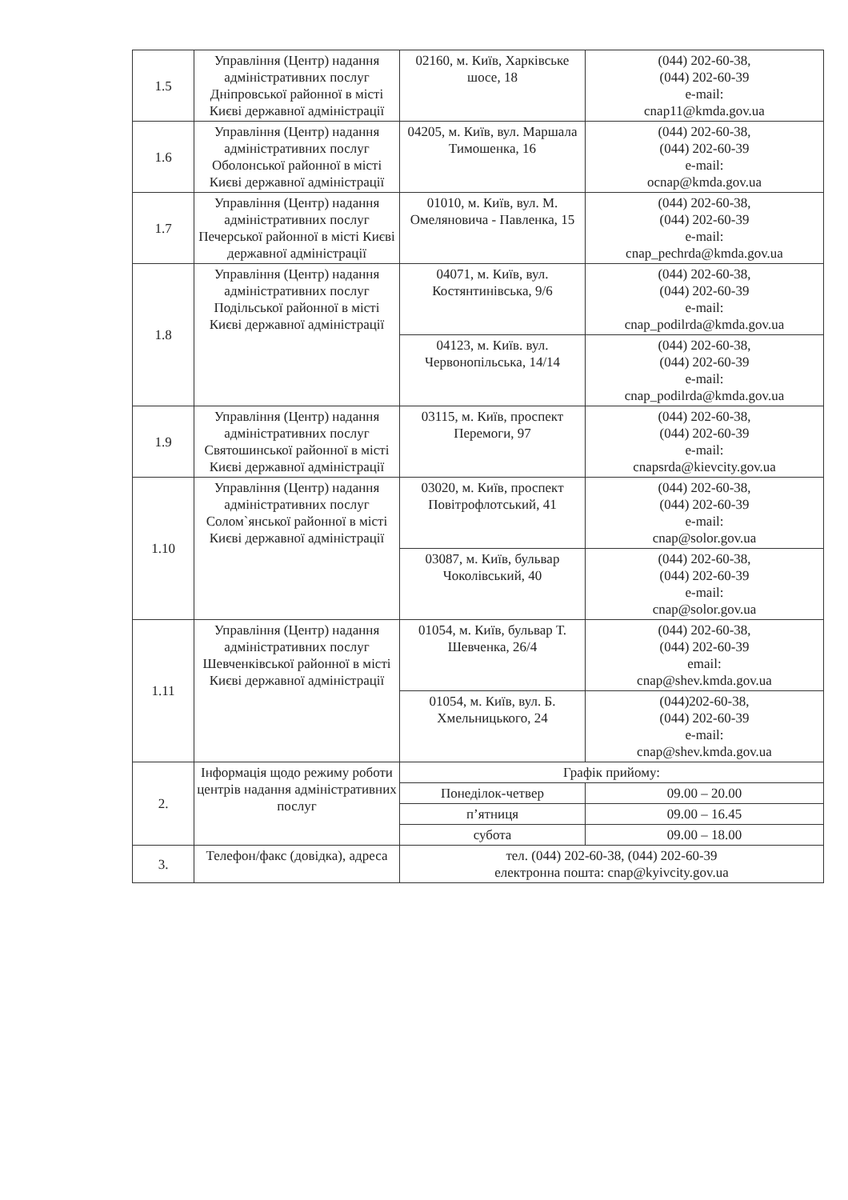| 1.5 | Управління (Центр) надання адміністративних послуг Дніпровської районної в місті Києві державної адміністрації | 02160, м. Київ, Харківське шосе, 18 | (044) 202-60-38, (044) 202-60-39 e-mail: cnap11@kmda.gov.ua |
| 1.6 | Управління (Центр) надання адміністративних послуг Оболонської районної в місті Києві державної адміністрації | 04205, м. Київ, вул. Маршала Тимошенка, 16 | (044) 202-60-38, (044) 202-60-39 e-mail: ocnap@kmda.gov.ua |
| 1.7 | Управління (Центр) надання адміністративних послуг Печерської районної в місті Києві державної адміністрації | 01010, м. Київ, вул. М. Омеляновича - Павленка, 15 | (044) 202-60-38, (044) 202-60-39 e-mail: cnap_pechrda@kmda.gov.ua |
| 1.8 | Управління (Центр) надання адміністративних послуг Подільської районної в місті Києві державної адміністрації | 04071, м. Київ, вул. Костянтинівська, 9/6 | (044) 202-60-38, (044) 202-60-39 e-mail: cnap_podilrda@kmda.gov.ua |
| | | 04123, м. Київ. вул. Червонопільська, 14/14 | (044) 202-60-38, (044) 202-60-39 e-mail: cnap_podilrda@kmda.gov.ua |
| 1.9 | Управління (Центр) надання адміністративних послуг Святошинської районної в місті Києві державної адміністрації | 03115, м. Київ, проспект Перемоги, 97 | (044) 202-60-38, (044) 202-60-39 e-mail: cnapsrda@kievcity.gov.ua |
| 1.10 | Управління (Центр) надання адміністративних послуг Солом`янської районної в місті Києві державної адміністрації | 03020, м. Київ, проспект Повітрофлотський, 41 | (044) 202-60-38, (044) 202-60-39 e-mail: cnap@solor.gov.ua |
| | | 03087, м. Київ, бульвар Чоколівський, 40 | (044) 202-60-38, (044) 202-60-39 e-mail: cnap@solor.gov.ua |
| 1.11 | Управління (Центр) надання адміністративних послуг Шевченківської районної в місті Києві державної адміністрації | 01054, м. Київ, бульвар Т. Шевченка, 26/4 | (044) 202-60-38, (044) 202-60-39 email: cnap@shev.kmda.gov.ua |
| | | 01054, м. Київ, вул. Б. Хмельницького, 24 | (044)202-60-38, (044) 202-60-39 e-mail: cnap@shev.kmda.gov.ua |
| 2. | Інформація щодо режиму роботи центрів надання адміністративних послуг | Графік прийому: | |
| | | Понеділок-четвер | 09.00 – 20.00 |
| | | п’ятниця | 09.00 – 16.45 |
| | | субота | 09.00 – 18.00 |
| 3. | Телефон/факс (довідка), адреса | тел. (044) 202-60-38, (044) 202-60-39 електронна пошта: cnap@kyivcity.gov.ua | |